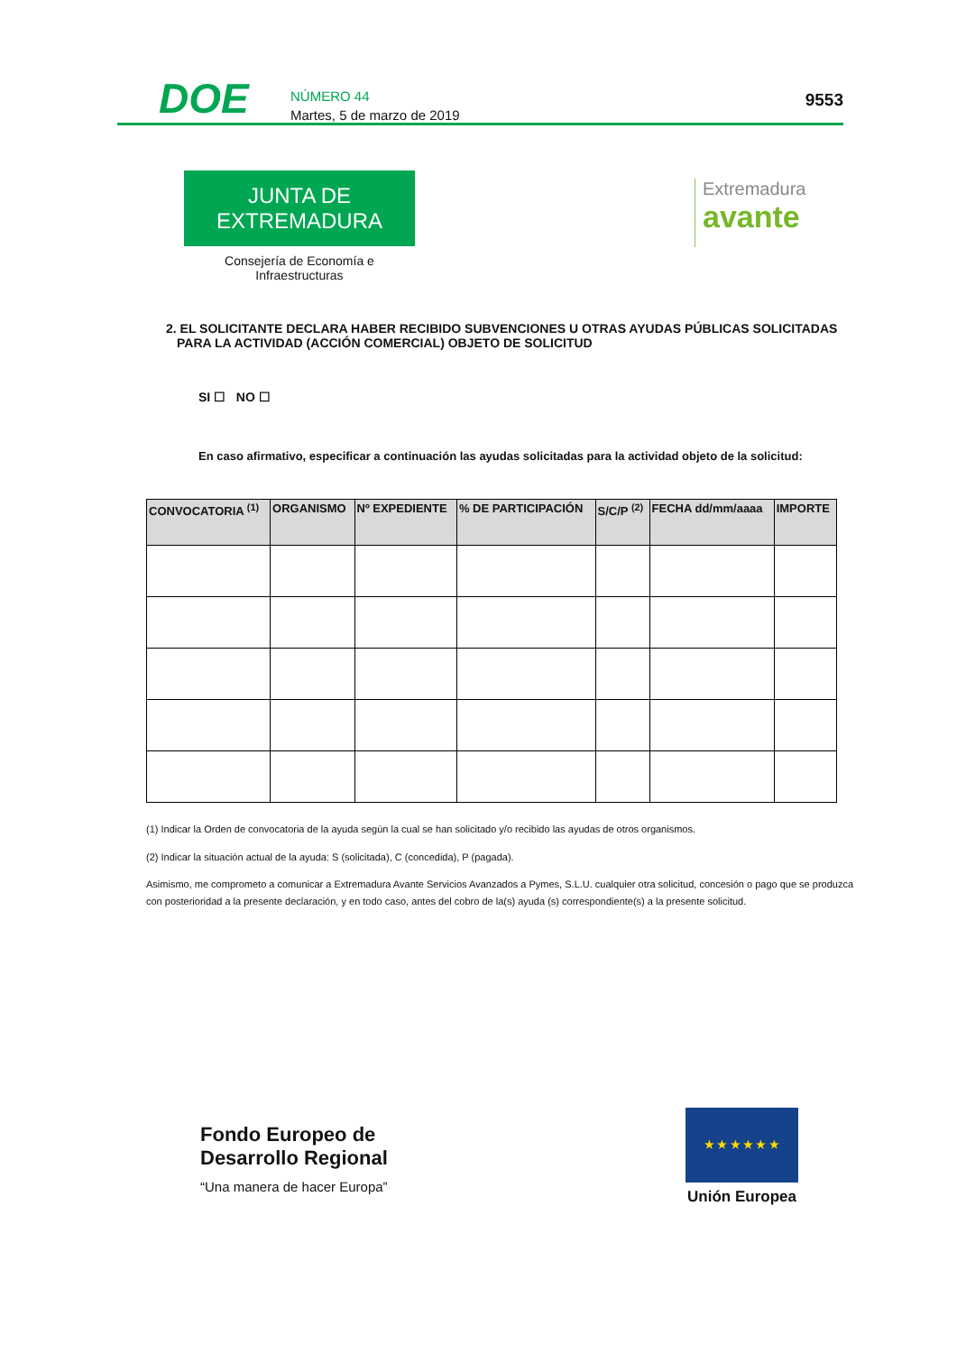DOE
NÚMERO 44
Martes, 5 de marzo de 2019
9553
JUNTA DE EXTREMADURA
Consejería de Economía e Infraestructuras
Extremadura
avante
2. EL SOLICITANTE DECLARA HABER RECIBIDO SUBVENCIONES U OTRAS AYUDAS PÚBLICAS SOLICITADAS PARA LA ACTIVIDAD (ACCIÓN COMERCIAL) OBJETO DE SOLICITUD
SI ☐ NO ☐
En caso afirmativo, especificar a continuación las ayudas solicitadas para la actividad objeto de la solicitud:
| CONVOCATORIA <sup>(1)</sup> | ORGANISMO | Nº EXPEDIENTE | % DE PARTICIPACIÓN | S/C/P <sup>(2)</sup> | FECHA dd/mm/aaaa | IMPORTE |
| --- | --- | --- | --- | --- | --- | --- |
(1) Indicar la Orden de convocatoria de la ayuda según la cual se han solicitado y/o recibido las ayudas de otros organismos.
(2) Indicar la situación actual de la ayuda: S (solicitada), C (concedida), P (pagada).
Asimismo, me comprometo a comunicar a Extremadura Avante Servicios Avanzados a Pymes, S.L.U. cualquier otra solicitud, concesión o pago que se produzca con posterioridad a la presente declaración, y en todo caso, antes del cobro de la(s) ayuda (s) correspondiente(s) a la presente solicitud.
Fondo Europeo de
Desarrollo Regional
“Una manera de hacer Europa”
★ ★ ★ ★ ★ ★
Unión Europea